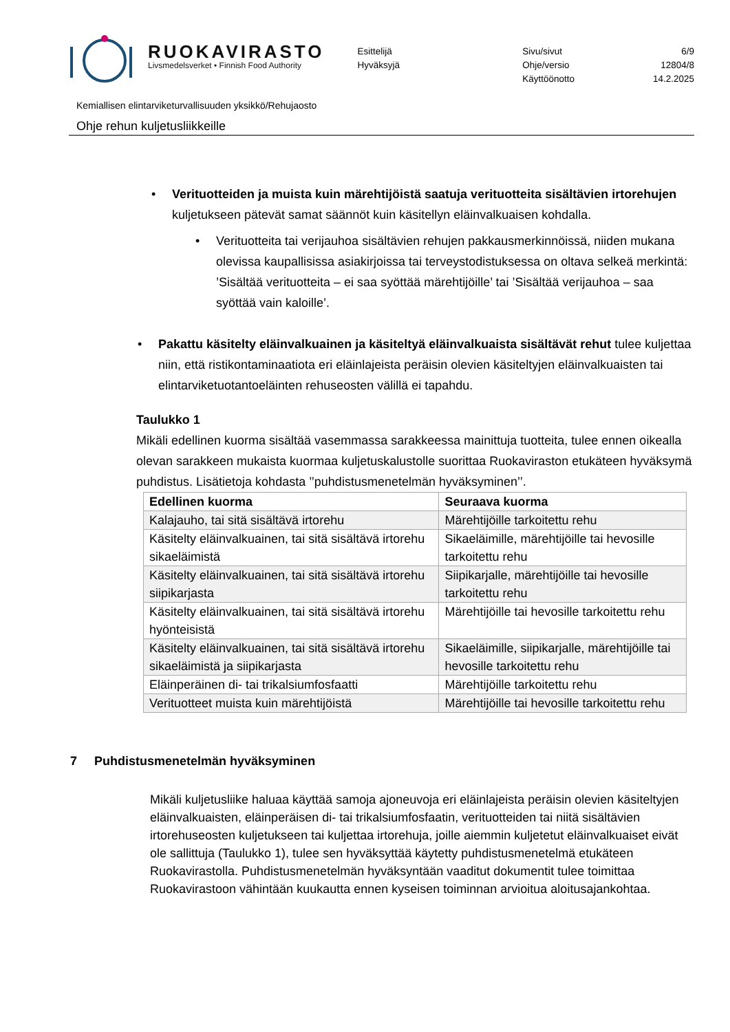RUOKAVIRASTO
Livsmedelsverket • Finnish Food Authority
Esittelijä
Hyväksyjä
Sivu/sivut
Ohje/versio
Käyttöönotto
6/9
12804/8
14.2.2025
Kemiallisen elintarviketurvallisuuden yksikkö/Rehujaosto
Ohje rehun kuljetusliikkeille
• Verituotteiden ja muista kuin märehtijöistä saatuja verituotteita sisältävien irtorehujen kuljetukseen pätevät samat säännöt kuin käsitellyn eläinvalkuaisen kohdalla.
• Verituotteita tai verijauhoa sisältävien rehujen pakkausmerkinnöissä, niiden mukana olevissa kaupallisissa asiakirjoissa tai terveystodistuksessa on oltava selkeä merkintä: ’Sisältää verituotteita – ei saa syöttää märehtijöille’ tai ’Sisältää verijauhoa – saa syöttää vain kaloille’.
• Pakattu käsitelty eläinvalkuainen ja käsiteltyä eläinvalkuaista sisältävät rehut tulee kuljettaa niin, että ristikontaminaatiota eri eläinlajeista peräisin olevien käsiteltyjen eläinvalkuaisten tai elintarviketuotantoeläinten rehuseosten välillä ei tapahdu.
Taulukko 1
Mikäli edellinen kuorma sisältää vasemmassa sarakkeessa mainittuja tuotteita, tulee ennen oikealla olevan sarakkeen mukaista kuormaa kuljetuskalustolle suorittaa Ruokaviraston etukäteen hyväksymä puhdistus. Lisätietoja kohdasta ’’puhdistusmenetelmän hyväksyminen’’.
| Edellinen kuorma | Seuraava kuorma |
| --- | --- |
| Kalajauho, tai sitä sisältävä irtorehu | Märehtijöille tarkoitettu rehu |
| Käsitelty eläinvalkuainen, tai sitä sisältävä irtorehu sikaeläimistä | Sikaeläimille, märehtijöille tai hevosille tarkoitettu rehu |
| Käsitelty eläinvalkuainen, tai sitä sisältävä irtorehu siipikarjasta | Siipikarjalle, märehtijöille tai hevosille tarkoitettu rehu |
| Käsitelty eläinvalkuainen, tai sitä sisältävä irtorehu hyönteisistä | Märehtijöille tai hevosille tarkoitettu rehu |
| Käsitelty eläinvalkuainen, tai sitä sisältävä irtorehu sikaeläimistä ja siipikarjasta | Sikaeläimille, siipikarjalle, märehtijöille tai hevosille tarkoitettu rehu |
| Eläinperäinen di- tai trikalsiumfosfaatti | Märehtijöille tarkoitettu rehu |
| Verituotteet muista kuin märehtijöistä | Märehtijöille tai hevosille tarkoitettu rehu |
7 Puhdistusmenetelmän hyväksyminen
Mikäli kuljetusliike haluaa käyttää samoja ajoneuvoja eri eläinlajeista peräisin olevien käsiteltyjen eläinvalkuaisten, eläinperäisen di- tai trikalsiumfosfaatin, verituotteiden tai niitä sisältävien irtorehuseosten kuljetukseen tai kuljettaa irtorehuja, joille aiemmin kuljetetut eläinvalkuaiset eivät ole sallittuja (Taulukko 1), tulee sen hyväksyttää käytetty puhdistusmenetelmä etukäteen Ruokavirastolla. Puhdistusmenetelmän hyväksyntään vaaditut dokumentit tulee toimittaa Ruokavirastoon vähintään kuukautta ennen kyseisen toiminnan arvioitua aloitusajankohtaa.